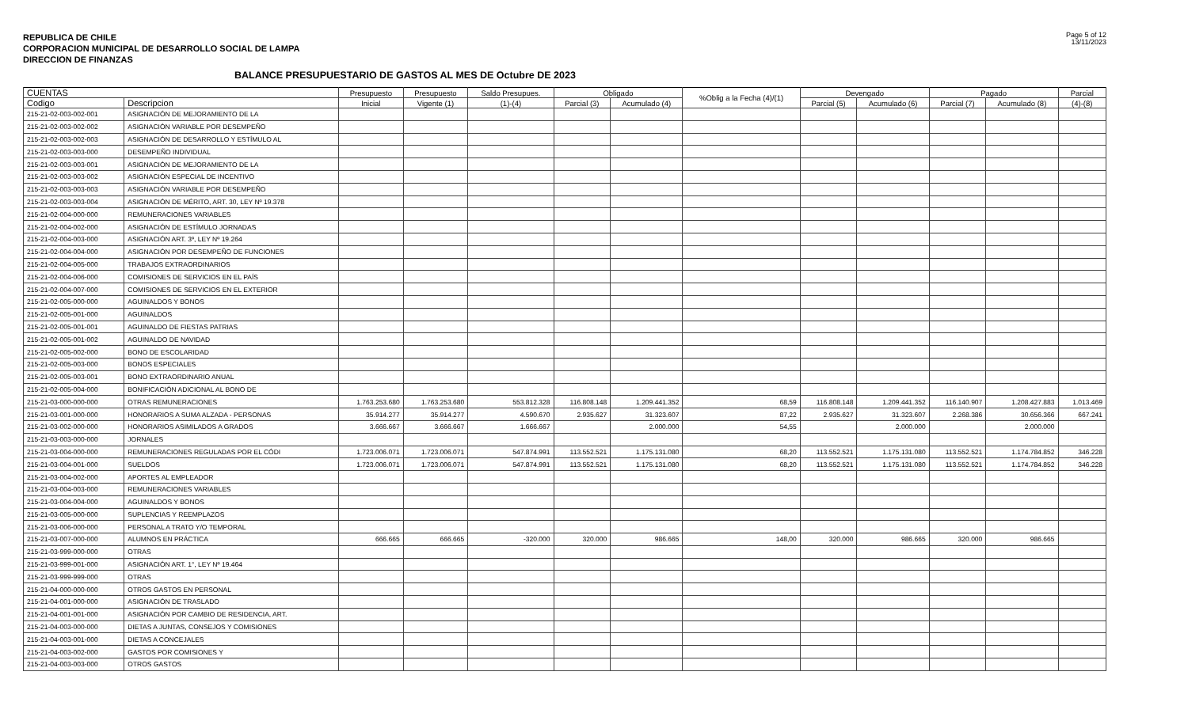REPUBLICA DE CHILE
CORPORACION MUNICIPAL DE DESARROLLO SOCIAL DE LAMPA
DIRECCION DE FINANZAS
Page 5 of 12
13/11/2023
BALANCE PRESUPUESTARIO DE GASTOS AL MES DE Octubre DE 2023
| CUENTAS | | Presupuesto | Presupuesto | Saldo Presupues. | Obligado | | %Oblig a la Fecha (4)/(1) | Devengado | | Pagado | | Parcial |
| --- | --- | --- | --- | --- | --- | --- | --- | --- | --- | --- | --- | --- |
| Codigo | Descripcion | Inicial | Vigente (1) | (1)-(4) | Parcial (3) | Acumulado (4) | | Parcial (5) | Acumulado (6) | Parcial (7) | Acumulado (8) | (4)-(8) |
| 215-21-02-003-002-001 | ASIGNACIÓN DE MEJORAMIENTO DE LA | | | | | | | | | | | |
| 215-21-02-003-002-002 | ASIGNACIÓN VARIABLE POR DESEMPEÑO | | | | | | | | | | | |
| 215-21-02-003-002-003 | ASIGNACIÓN DE DESARROLLO Y ESTÍMULO AL | | | | | | | | | | | |
| 215-21-02-003-003-000 | DESEMPEÑO INDIVIDUAL | | | | | | | | | | | |
| 215-21-02-003-003-001 | ASIGNACIÓN DE MEJORAMIENTO DE LA | | | | | | | | | | | |
| 215-21-02-003-003-002 | ASIGNACIÓN ESPECIAL DE INCENTIVO | | | | | | | | | | | |
| 215-21-02-003-003-003 | ASIGNACIÓN VARIABLE POR DESEMPEÑO | | | | | | | | | | | |
| 215-21-02-003-003-004 | ASIGNACIÓN DE MÉRITO, ART. 30, LEY Nº 19.378 | | | | | | | | | | | |
| 215-21-02-004-000-000 | REMUNERACIONES VARIABLES | | | | | | | | | | | |
| 215-21-02-004-002-000 | ASIGNACIÓN DE ESTÍMULO JORNADAS | | | | | | | | | | | |
| 215-21-02-004-003-000 | ASIGNACIÓN ART. 3º, LEY Nº 19.264 | | | | | | | | | | | |
| 215-21-02-004-004-000 | ASIGNACIÓN POR DESEMPEÑO DE FUNCIONES | | | | | | | | | | | |
| 215-21-02-004-005-000 | TRABAJOS EXTRAORDINARIOS | | | | | | | | | | | |
| 215-21-02-004-006-000 | COMISIONES DE SERVICIOS EN EL PAÍS | | | | | | | | | | | |
| 215-21-02-004-007-000 | COMISIONES DE SERVICIOS EN EL EXTERIOR | | | | | | | | | | | |
| 215-21-02-005-000-000 | AGUINALDOS Y BONOS | | | | | | | | | | | |
| 215-21-02-005-001-000 | AGUINALDOS | | | | | | | | | | | |
| 215-21-02-005-001-001 | AGUINALDO DE FIESTAS PATRIAS | | | | | | | | | | | |
| 215-21-02-005-001-002 | AGUINALDO DE NAVIDAD | | | | | | | | | | | |
| 215-21-02-005-002-000 | BONO DE ESCOLARIDAD | | | | | | | | | | | |
| 215-21-02-005-003-000 | BONOS ESPECIALES | | | | | | | | | | | |
| 215-21-02-005-003-001 | BONO EXTRAORDINARIO ANUAL | | | | | | | | | | | |
| 215-21-02-005-004-000 | BONIFICACIÓN ADICIONAL AL BONO DE | | | | | | | | | | | |
| 215-21-03-000-000-000 | OTRAS REMUNERACIONES | 1.763.253.680 | 1.763.253.680 | 553.812.328 | 116.808.148 | 1.209.441.352 | 68,59 | 116.808.148 | 1.209.441.352 | 116.140.907 | 1.208.427.883 | 1.013.469 |
| 215-21-03-001-000-000 | HONORARIOS A SUMA ALZADA - PERSONAS | 35.914.277 | 35.914.277 | 4.590.670 | 2.935.627 | 31.323.607 | 87,22 | 2.935.627 | 31.323.607 | 2.268.386 | 30.656.366 | 667.241 |
| 215-21-03-002-000-000 | HONORARIOS ASIMILADOS A GRADOS | 3.666.667 | 3.666.667 | 1.666.667 | | 2.000.000 | 54,55 | | 2.000.000 | | 2.000.000 | |
| 215-21-03-003-000-000 | JORNALES | | | | | | | | | | | |
| 215-21-03-004-000-000 | REMUNERACIONES REGULADAS POR EL CÓDI | 1.723.006.071 | 1.723.006.071 | 547.874.991 | 113.552.521 | 1.175.131.080 | 68,20 | 113.552.521 | 1.175.131.080 | 113.552.521 | 1.174.784.852 | 346.228 |
| 215-21-03-004-001-000 | SUELDOS | 1.723.006.071 | 1.723.006.071 | 547.874.991 | 113.552.521 | 1.175.131.080 | 68,20 | 113.552.521 | 1.175.131.080 | 113.552.521 | 1.174.784.852 | 346.228 |
| 215-21-03-004-002-000 | APORTES AL EMPLEADOR | | | | | | | | | | | |
| 215-21-03-004-003-000 | REMUNERACIONES VARIABLES | | | | | | | | | | | |
| 215-21-03-004-004-000 | AGUINALDOS Y BONOS | | | | | | | | | | | |
| 215-21-03-005-000-000 | SUPLENCIAS Y REEMPLAZOS | | | | | | | | | | | |
| 215-21-03-006-000-000 | PERSONAL A TRATO Y/O TEMPORAL | | | | | | | | | | | |
| 215-21-03-007-000-000 | ALUMNOS EN PRÁCTICA | 666.665 | 666.665 | -320.000 | 320.000 | 986.665 | 148,00 | 320.000 | 986.665 | 320.000 | 986.665 | |
| 215-21-03-999-000-000 | OTRAS | | | | | | | | | | | |
| 215-21-03-999-001-000 | ASIGNACIÓN ART. 1°, LEY Nº 19.464 | | | | | | | | | | | |
| 215-21-03-999-999-000 | OTRAS | | | | | | | | | | | |
| 215-21-04-000-000-000 | OTROS GASTOS EN PERSONAL | | | | | | | | | | | |
| 215-21-04-001-000-000 | ASIGNACIÓN DE TRASLADO | | | | | | | | | | | |
| 215-21-04-001-001-000 | ASIGNACIÓN POR CAMBIO DE RESIDENCIA, ART. | | | | | | | | | | | |
| 215-21-04-003-000-000 | DIETAS A JUNTAS, CONSEJOS Y COMISIONES | | | | | | | | | | | |
| 215-21-04-003-001-000 | DIETAS A CONCEJALES | | | | | | | | | | | |
| 215-21-04-003-002-000 | GASTOS POR COMISIONES Y | | | | | | | | | | | |
| 215-21-04-003-003-000 | OTROS GASTOS | | | | | | | | | | | |